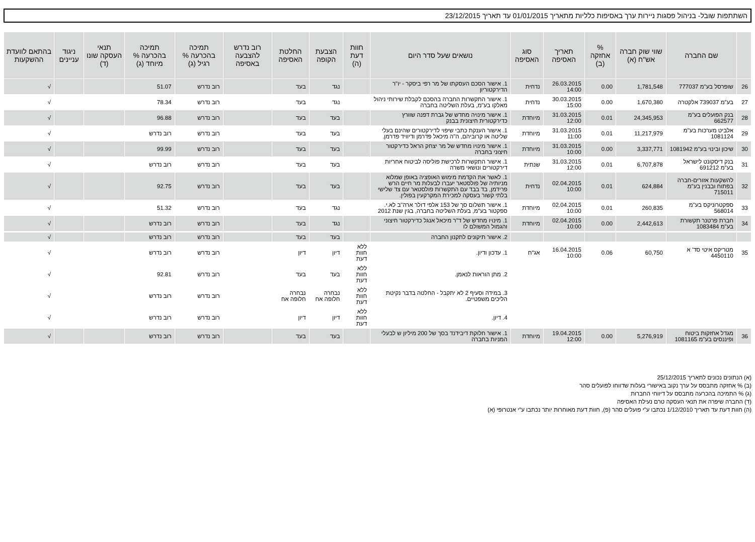השתתפות שובל- בניהול פסגות ניירות ערך באסיפות כלליות מתאריך 01/01/2015 עד תאריך 23/12/2015
| | שם החברה | שווי שוק חברה אש"ח (א) | % אחזקה (ב) | תאריך האסיפה | סוג האסיפה | נושאים שעל סדר היום | חוות דעת (ה) | הצבעת הקופה | החלטת האסיפה | רוב נדרש להצבעה באסיפה | תמיכה בהכרעה % רגיל (ג) | תמיכה בהכרעה % מיוחד (ג) | תנאי העסקה שונו (ד) | ניגוד עניינים | בהתאם לוועדת ההשקעות |
| --- | --- | --- | --- | --- | --- | --- | --- | --- | --- | --- | --- | --- | --- | --- | --- |
| 26 | שופרסל בע"מ 777037 | 1,781,548 | 0.00 | 26.03.2015 14:00 | נדחית | 1. אישור הסכם העסקתו של מר רפי ביסקר - יו"ר הדירקטוריון | | נגד | בעד | | רוב נדרש | 51.07 | | | √ |
| 27 | בע"מ 739037 אלקטרה | 1,670,380 | 0.00 | 30.03.2015 15:00 | נדחית | 1. אישור התקשרות החברה בהסכם לקבלת שירותי ניהול מאלקו בע"מ, בעלת השליטה בחברה | | נגד | בעד | | רוב נדרש | 78.34 | | | √ |
| 28 | בנק הפועלים בע"מ 662577 | 24,345,953 | 0.01 | 31.03.2015 12:00 | מיוחדת | 1. אישור מינויה מחדש של גברת דפנה שוורץ כדירקטורית חיצונית בבנק | | בעד | בעד | | רוב נדרש | 96.88 | | | √ |
| 29 | אלביט מערכות בע"מ 1081124 | 11,217,979 | 0.01 | 31.03.2015 11:00 | מיוחדת | 1. אישור הענקת כתבי שיפוי לדירקטורים שהינם בעלי שליטה או קרוביהם, ה"ה מיכאל פדרמן ודיוויד פדרמן. | | בעד | בעד | | רוב נדרש | רוב נדרש | | | √ |
| 30 | שיכון ובינוי בע"מ 1081942 | 3,337,771 | 0.00 | 31.03.2015 10:00 | מיוחדת | 1. אישור מינויו מחדש של מר יצחק הראל כדירקטור חיצוני בחברה | | בעד | בעד | | רוב נדרש | 99.99 | | | √ |
| 31 | בנק דיסקונט לישראל בע"מ 691212 | 6,707,878 | 0.01 | 31.03.2015 12:00 | שנתית | 1. אישור התקשרות לרכישת פוליסה לביטוח אחריות דירקטורים ונושאי משרה | | בעד | בעד | | רוב נדרש | רוב נדרש | | | √ |
| 32 | להשקעות אזורים-חברה בפתוח ובבנין בע"מ 715011 | 624,884 | 0.01 | 02.04.2015 10:00 | נדחית | 1. לאשר את הקדמת מימוש האופציה באופן שמלוא מניותיה של פולסטאר יעברו לבעלות מר חיים הרש פרידמן, בד בבד עם התקשרות פולסטאר עם צד שלישי בלתי קשור בעסקה למכירת המקרקעין בפולין. | | בעד | בעד | | רוב נדרש | 92.75 | | | √ |
| 33 | ספקטרוניקס בע"מ 568014 | 260,835 | 0.01 | 02.04.2015 10:00 | מיוחדת | 1. אישור תשלום סך של 153 אלפי דולר ארה"ב לא.י. ספקטור בע"מ, בעלת השליטה בחברה, בגין שנת 2012 | | נגד | בעד | | רוב נדרש | 51.32 | | | √ |
| 34 | חברת פרטנר תקשורת בע"מ 1083484 | 2,442,613 | 0.00 | 02.04.2015 10:00 | מיוחדת | 1. מינויו מחדש של ד"ר מיכאל אנגל כדירקטור חיצוני והגמול המשולם לו | | נגד | בעד | | רוב נדרש | רוב נדרש | | | √ |
| | | | | | | 2. אישור תיקונים לתקנון החברה | | בעד | בעד | | רוב נדרש | רוב נדרש | | | √ |
| 35 | מטריקס איטי סד' א 4450110 | 60,750 | 0.06 | 16.04.2015 10:00 | אג"ח | 1. עדכון ודיון. | ללא חוות דעת | דיון | דיון | | רוב נדרש | רוב נדרש | | | √ |
| | | | | | | 2. מתן הוראות לנאמן. | ללא חוות דעת | בעד | בעד | | רוב נדרש | 92.81 | | | √ |
| | | | | | | 3. במידה וסעיף 2 לא יתקבל - החלטה בדבר נקיטת הליכים משפטיים. | ללא חוות דעת | נבחרה חלופה אח | נבחרה חלופה אח | | רוב נדרש | רוב נדרש | | | √ |
| | | | | | | 4. דיון. | ללא חוות דעת | דיון | דיון | | רוב נדרש | רוב נדרש | | | √ |
| 36 | מגדל אחזקות ביטוח ופיננסים בע"מ 1081165 | 5,276,919 | 0.00 | 19.04.2015 12:00 | מיוחדת | 1. אישור חלוקת דיבידנד בסך של 200 מיליון ש לבעלי המניות בחברה | | בעד | בעד | | רוב נדרש | רוב נדרש | | | √ |
(א) הנתונים נכונים לתאריך 25/12/2015
(ב) % אחזקה מתבסס על ערך נקוב באישורי בעלות שדווחו לפועלים סהר
(ג) % התמיכה בהכרעה מתבסס על דיווחי החברות
(ד) החברה שיפרה את תנאי העסקה טרם נעילת האסיפה
(ה) חוות דעת עד תאריך 1/12/2010 נכתבו ע"י פועלים סהר (פ), חוות דעת מאוחרות יותר נכתבו ע"י אנטרופי (א)